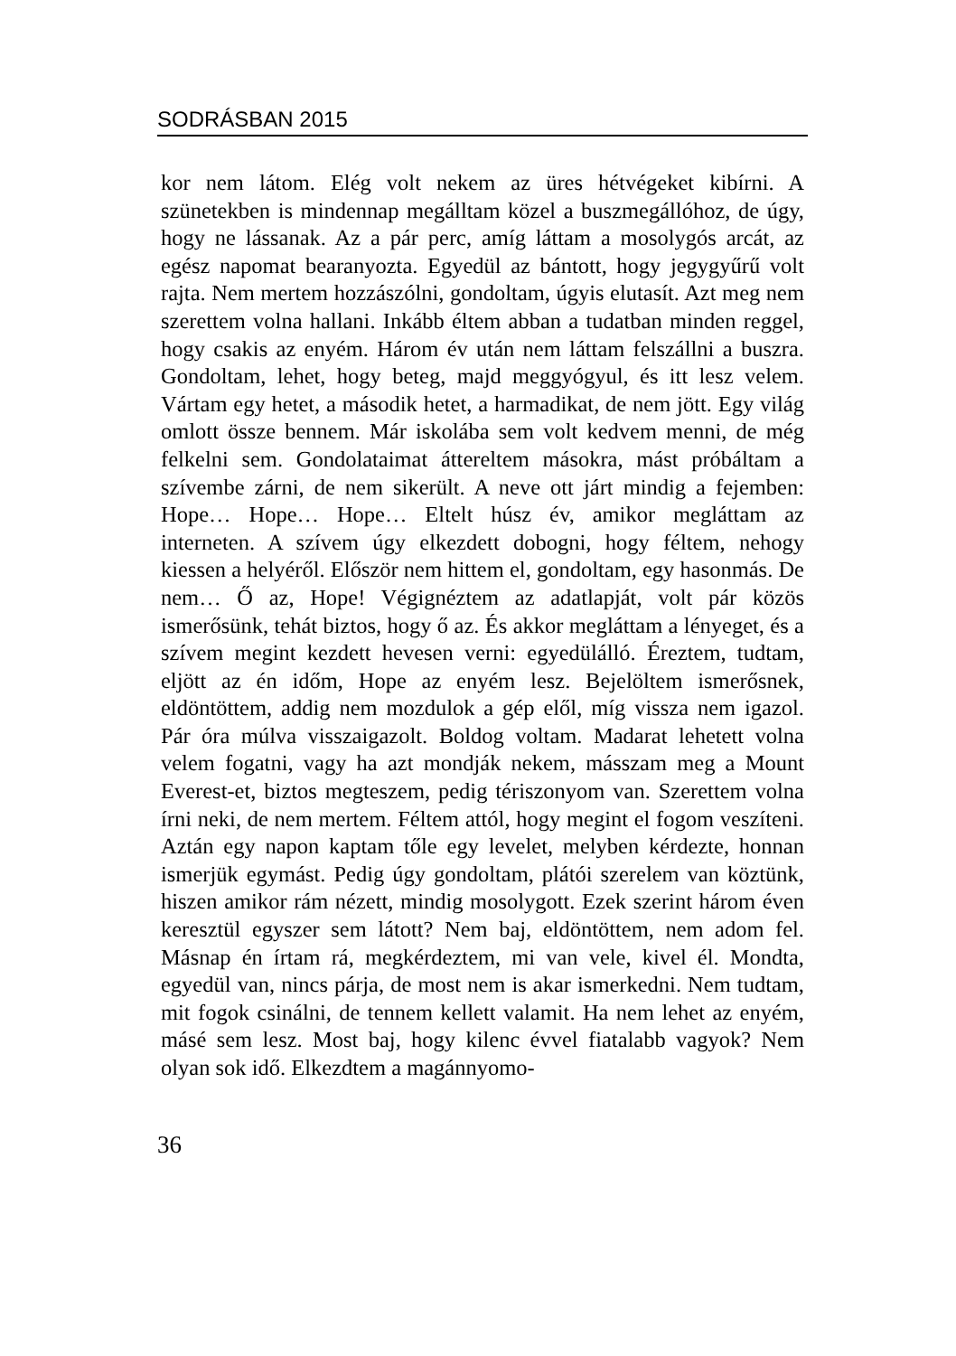SODRÁSBAN 2015
kor nem látom. Elég volt nekem az üres hétvégeket kibírni. A szünetekben is mindennap megálltam közel a buszmegállóhoz, de úgy, hogy ne lássanak. Az a pár perc, amíg láttam a mosolygós arcát, az egész napomat bearanyozta. Egyedül az bántott, hogy jegygyűrű volt rajta. Nem mertem hozzászólni, gondoltam, úgyis elutasít. Azt meg nem szerettem volna hallani. Inkább éltem abban a tudatban minden reggel, hogy csakis az enyém. Három év után nem láttam felszállni a buszra. Gondoltam, lehet, hogy beteg, majd meggyógyul, és itt lesz velem. Vártam egy hetet, a második hetet, a harmadikat, de nem jött. Egy világ omlott össze bennem. Már iskolába sem volt kedvem menni, de még felkelni sem. Gondolataimat áttereltem másokra, mást próbáltam a szívembe zárni, de nem sikerült. A neve ott járt mindig a fejemben: Hope… Hope… Hope… Eltelt húsz év, amikor megláttam az interneten. A szívem úgy elkezdett dobogni, hogy féltem, nehogy kiessen a helyéről. Először nem hittem el, gondoltam, egy hasonmás. De nem… Ő az, Hope! Végignéztem az adatlapját, volt pár közös ismerősünk, tehát biztos, hogy ő az. És akkor megláttam a lényeget, és a szívem megint kezdett hevesen verni: egyedülálló. Éreztem, tudtam, eljött az én időm, Hope az enyém lesz. Bejelöltem ismerősnek, eldöntöttem, addig nem mozdulok a gép elől, míg vissza nem igazol. Pár óra múlva visszaigazolt. Boldog voltam. Madarat lehetett volna velem fogatni, vagy ha azt mondják nekem, másszam meg a Mount Everest-et, biztos megteszem, pedig tériszonyom van. Szerettem volna írni neki, de nem mertem. Féltem attól, hogy megint el fogom veszíteni. Aztán egy napon kaptam tőle egy levelet, melyben kérdezte, honnan ismerjük egymást. Pedig úgy gondoltam, plátói szerelem van köztünk, hiszen amikor rám nézett, mindig mosolygott. Ezek szerint három éven keresztül egyszer sem látott? Nem baj, eldöntöttem, nem adom fel. Másnap én írtam rá, megkérdeztem, mi van vele, kivel él. Mondta, egyedül van, nincs párja, de most nem is akar ismerkedni. Nem tudtam, mit fogok csinálni, de tennem kellett valamit. Ha nem lehet az enyém, másé sem lesz. Most baj, hogy kilenc évvel fiatalabb vagyok? Nem olyan sok idő. Elkezdtem a magánnyomo-
36